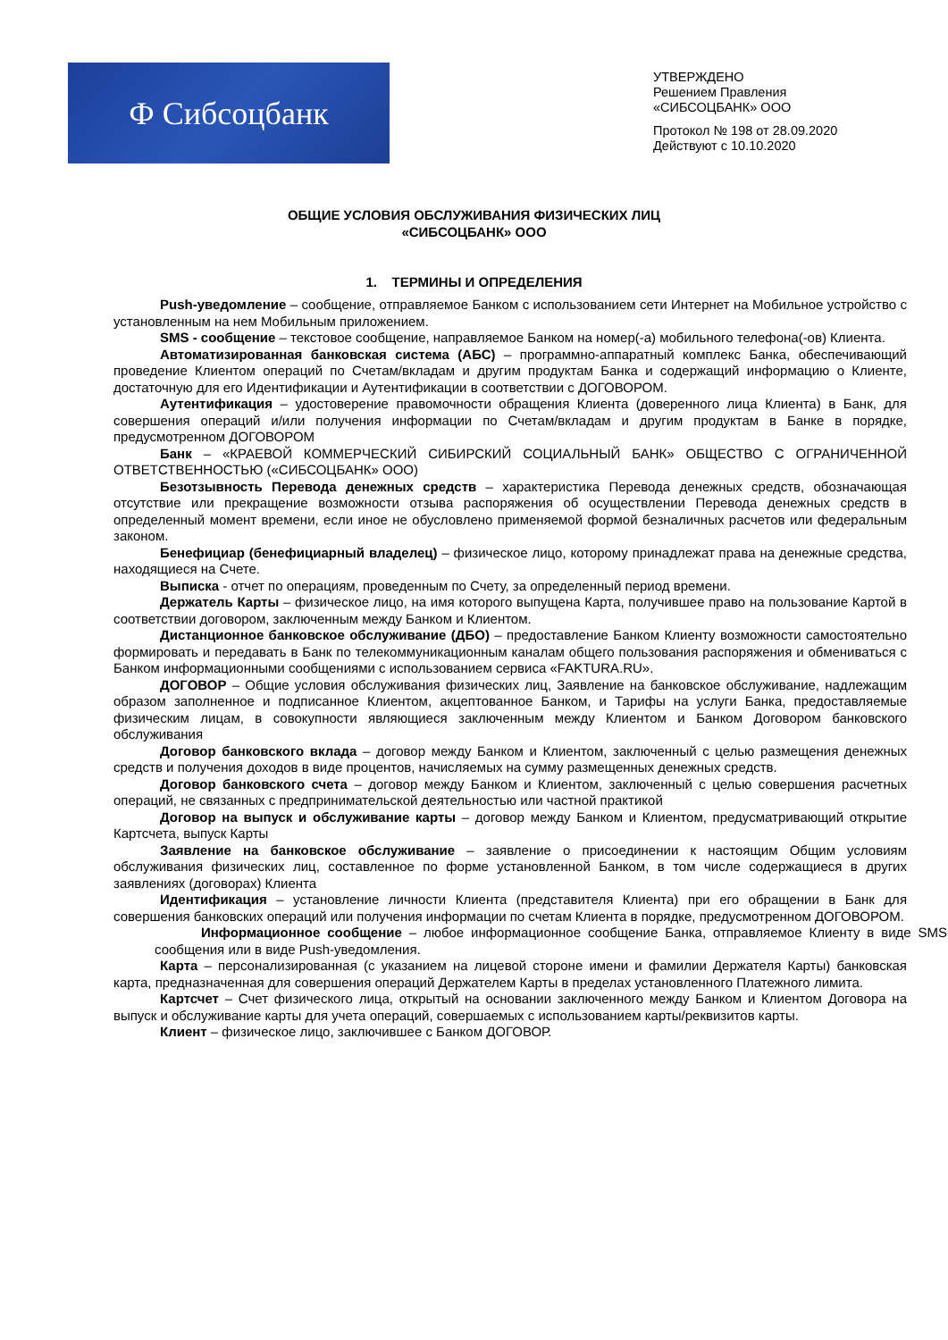Ф Сибсоцбанк
УТВЕРЖДЕНО
Решением Правления
«СИБСОЦБАНК» ООО
Протокол № 198 от 28.09.2020
Действуют с 10.10.2020
ОБЩИЕ УСЛОВИЯ ОБСЛУЖИВАНИЯ ФИЗИЧЕСКИХ ЛИЦ
«СИБСОЦБАНК» ООО
1. ТЕРМИНЫ И ОПРЕДЕЛЕНИЯ
Push-уведомление – сообщение, отправляемое Банком с использованием сети Интернет на Мобильное устройство с установленным на нем Мобильным приложением.
SMS - сообщение – текстовое сообщение, направляемое Банком на номер(-а) мобильного телефона(-ов) Клиента.
Автоматизированная банковская система (АБС) – программно-аппаратный комплекс Банка, обеспечивающий проведение Клиентом операций по Счетам/вкладам и другим продуктам Банка и содержащий информацию о Клиенте, достаточную для его Идентификации и Аутентификации в соответствии с ДОГОВОРОМ.
Аутентификация – удостоверение правомочности обращения Клиента (доверенного лица Клиента) в Банк, для совершения операций и/или получения информации по Счетам/вкладам и другим продуктам в Банке в порядке, предусмотренном ДОГОВОРОМ
Банк – «КРАЕВОЙ КОММЕРЧЕСКИЙ СИБИРСКИЙ СОЦИАЛЬНЫЙ БАНК» ОБЩЕСТВО С ОГРАНИЧЕННОЙ ОТВЕТСТВЕННОСТЬЮ («СИБСОЦБАНК» ООО)
Безотзывность Перевода денежных средств – характеристика Перевода денежных средств, обозначающая отсутствие или прекращение возможности отзыва распоряжения об осуществлении Перевода денежных средств в определенный момент времени, если иное не обусловлено применяемой формой безналичных расчетов или федеральным законом.
Бенефициар (бенефициарный владелец) – физическое лицо, которому принадлежат права на денежные средства, находящиеся на Счете.
Выписка - отчет по операциям, проведенным по Счету, за определенный период времени.
Держатель Карты – физическое лицо, на имя которого выпущена Карта, получившее право на пользование Картой в соответствии договором, заключенным между Банком и Клиентом.
Дистанционное банковское обслуживание (ДБО) – предоставление Банком Клиенту возможности самостоятельно формировать и передавать в Банк по телекоммуникационным каналам общего пользования распоряжения и обмениваться с Банком информационными сообщениями с использованием сервиса «FAKTURA.RU».
ДОГОВОР – Общие условия обслуживания физических лиц, Заявление на банковское обслуживание, надлежащим образом заполненное и подписанное Клиентом, акцептованное Банком, и Тарифы на услуги Банка, предоставляемые физическим лицам, в совокупности являющиеся заключенным между Клиентом и Банком Договором банковского обслуживания
Договор банковского вклада – договор между Банком и Клиентом, заключенный с целью размещения денежных средств и получения доходов в виде процентов, начисляемых на сумму размещенных денежных средств.
Договор банковского счета – договор между Банком и Клиентом, заключенный с целью совершения расчетных операций, не связанных с предпринимательской деятельностью или частной практикой
Договор на выпуск и обслуживание карты – договор между Банком и Клиентом, предусматривающий открытие Картсчета, выпуск Карты
Заявление на банковское обслуживание – заявление о присоединении к настоящим Общим условиям обслуживания физических лиц, составленное по форме установленной Банком, в том числе содержащиеся в других заявлениях (договорах) Клиента
Идентификация – установление личности Клиента (представителя Клиента) при его обращении в Банк для совершения банковских операций или получения информации по счетам Клиента в порядке, предусмотренном ДОГОВОРОМ.
Информационное сообщение – любое информационное сообщение Банка, отправляемое Клиенту в виде SMS-сообщения или в виде Push-уведомления.
Карта – персонализированная (с указанием на лицевой стороне имени и фамилии Держателя Карты) банковская карта, предназначенная для совершения операций Держателем Карты в пределах установленного Платежного лимита.
Картсчет – Счет физического лица, открытый на основании заключенного между Банком и Клиентом Договора на выпуск и обслуживание карты для учета операций, совершаемых с использованием карты/реквизитов карты.
Клиент – физическое лицо, заключившее с Банком ДОГОВОР.